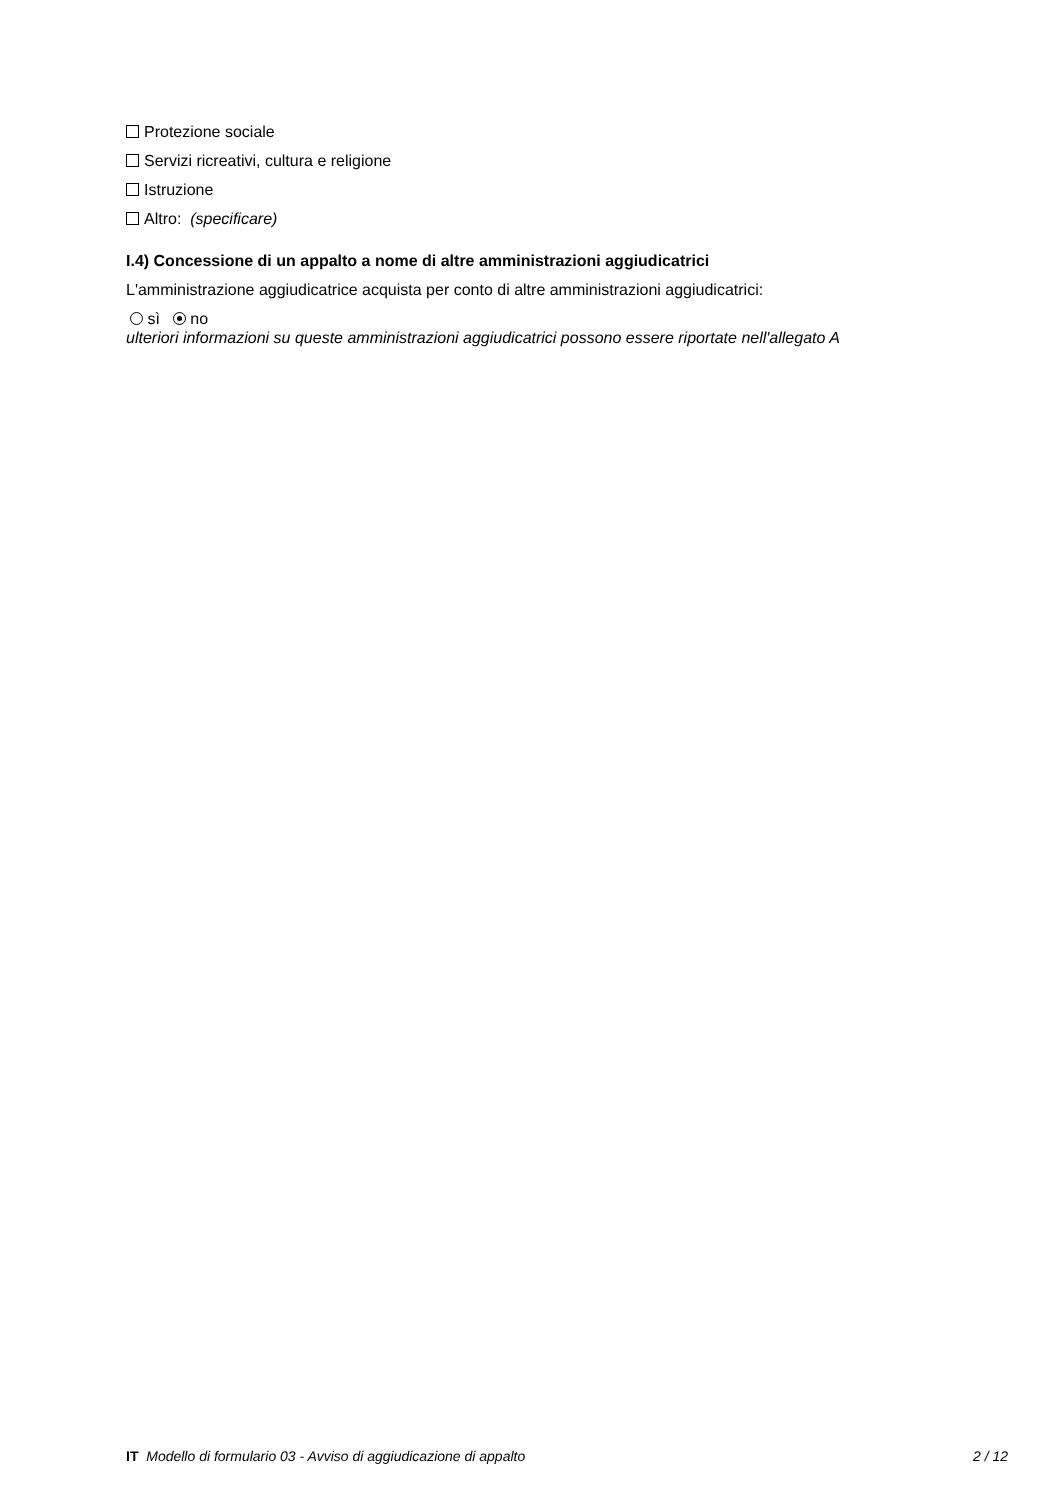Protezione sociale
Servizi ricreativi, cultura e religione
Istruzione
Altro: (specificare)
I.4) Concessione di un appalto a nome di altre amministrazioni aggiudicatrici
L'amministrazione aggiudicatrice acquista per conto di altre amministrazioni aggiudicatrici:
sì no
ulteriori informazioni su queste amministrazioni aggiudicatrici possono essere riportate nell'allegato A
IT Modello di formulario 03 - Avviso di aggiudicazione di appalto 2 / 12